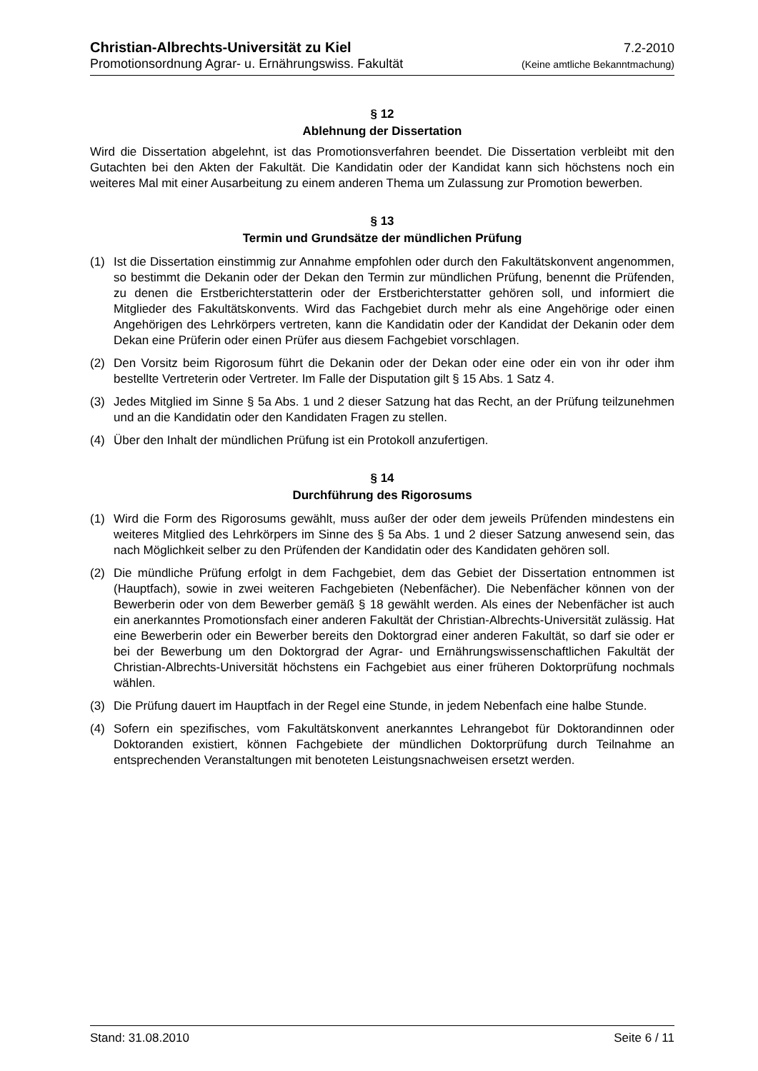Christian-Albrechts-Universität zu Kiel 7.2-2010
Promotionsordnung Agrar- u. Ernährungswiss. Fakultät (Keine amtliche Bekanntmachung)
§ 12
Ablehnung der Dissertation
Wird die Dissertation abgelehnt, ist das Promotionsverfahren beendet. Die Dissertation verbleibt mit den Gutachten bei den Akten der Fakultät. Die Kandidatin oder der Kandidat kann sich höchstens noch ein weiteres Mal mit einer Ausarbeitung zu einem anderen Thema um Zulassung zur Promotion bewerben.
§ 13
Termin und Grundsätze der mündlichen Prüfung
(1) Ist die Dissertation einstimmig zur Annahme empfohlen oder durch den Fakultätskonvent angenommen, so bestimmt die Dekanin oder der Dekan den Termin zur mündlichen Prüfung, benennt die Prüfenden, zu denen die Erstberichterstatterin oder der Erstberichterstatter gehören soll, und informiert die Mitglieder des Fakultätskonvents. Wird das Fachgebiet durch mehr als eine Angehörige oder einen Angehörigen des Lehrkörpers vertreten, kann die Kandidatin oder der Kandidat der Dekanin oder dem Dekan eine Prüferin oder einen Prüfer aus diesem Fachgebiet vorschlagen.
(2) Den Vorsitz beim Rigorosum führt die Dekanin oder der Dekan oder eine oder ein von ihr oder ihm bestellte Vertreterin oder Vertreter. Im Falle der Disputation gilt § 15 Abs. 1 Satz 4.
(3) Jedes Mitglied im Sinne § 5a Abs. 1 und 2 dieser Satzung hat das Recht, an der Prüfung teilzunehmen und an die Kandidatin oder den Kandidaten Fragen zu stellen.
(4) Über den Inhalt der mündlichen Prüfung ist ein Protokoll anzufertigen.
§ 14
Durchführung des Rigorosums
(1) Wird die Form des Rigorosums gewählt, muss außer der oder dem jeweils Prüfenden mindestens ein weiteres Mitglied des Lehrkörpers im Sinne des § 5a Abs. 1 und 2 dieser Satzung anwesend sein, das nach Möglichkeit selber zu den Prüfenden der Kandidatin oder des Kandidaten gehören soll.
(2) Die mündliche Prüfung erfolgt in dem Fachgebiet, dem das Gebiet der Dissertation entnommen ist (Hauptfach), sowie in zwei weiteren Fachgebieten (Nebenfächer). Die Nebenfächer können von der Bewerberin oder von dem Bewerber gemäß § 18 gewählt werden. Als eines der Nebenfächer ist auch ein anerkanntes Promotionsfach einer anderen Fakultät der Christian-Albrechts-Universität zulässig. Hat eine Bewerberin oder ein Bewerber bereits den Doktorgrad einer anderen Fakultät, so darf sie oder er bei der Bewerbung um den Doktorgrad der Agrar- und Ernährungswissenschaftlichen Fakultät der Christian-Albrechts-Universität höchstens ein Fachgebiet aus einer früheren Doktorprüfung nochmals wählen.
(3) Die Prüfung dauert im Hauptfach in der Regel eine Stunde, in jedem Nebenfach eine halbe Stunde.
(4) Sofern ein spezifisches, vom Fakultätskonvent anerkanntes Lehrangebot für Doktorandinnen oder Doktoranden existiert, können Fachgebiete der mündlichen Doktorprüfung durch Teilnahme an entsprechenden Veranstaltungen mit benoteten Leistungsnachweisen ersetzt werden.
Stand: 31.08.2010 Seite 6 / 11